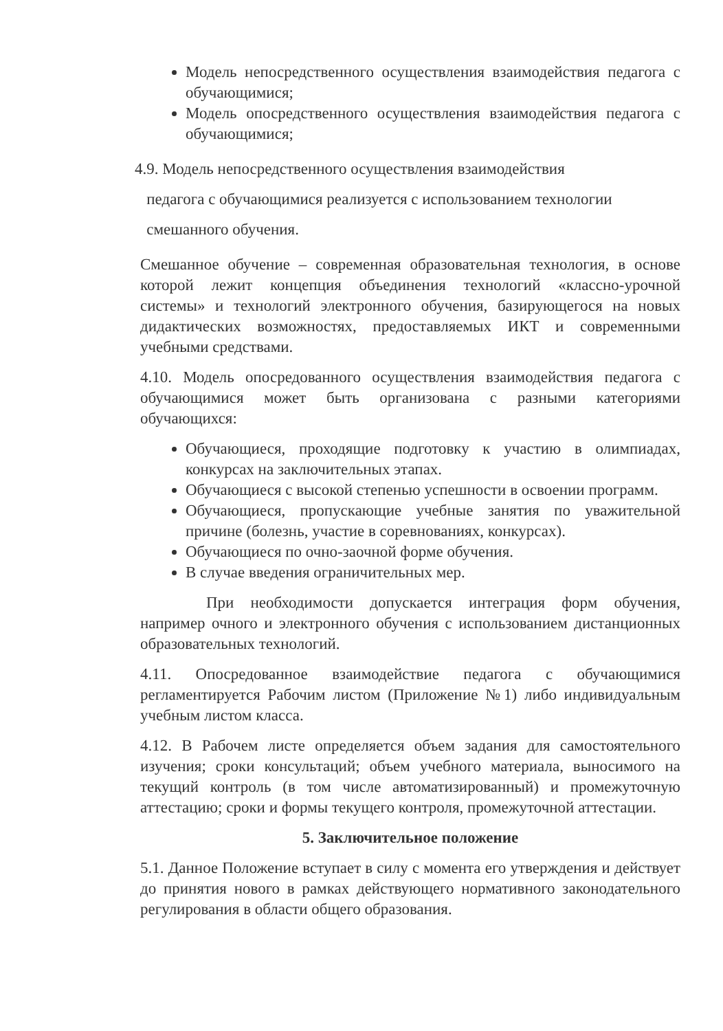Модель непосредственного осуществления взаимодействия педагога с обучающимися;
Модель опосредственного осуществления взаимодействия педагога с обучающимися;
4.9. Модель непосредственного осуществления взаимодействия
педагога с обучающимися реализуется с использованием технологии
смешанного обучения.
Смешанное обучение – современная образовательная технология, в основе которой лежит концепция объединения технологий «классно-урочной системы» и технологий электронного обучения, базирующегося на новых дидактических возможностях, предоставляемых ИКТ и современными учебными средствами.
4.10. Модель опосредованного осуществления взаимодействия педагога с обучающимися может быть организована с разными категориями обучающихся:
Обучающиеся, проходящие подготовку к участию в олимпиадах, конкурсах на заключительных этапах.
Обучающиеся с высокой степенью успешности в освоении программ.
Обучающиеся, пропускающие учебные занятия по уважительной причине (болезнь, участие в соревнованиях, конкурсах).
Обучающиеся по очно-заочной форме обучения.
В случае введения ограничительных мер.
При необходимости допускается интеграция форм обучения, например очного и электронного обучения с использованием дистанционных образовательных технологий.
4.11. Опосредованное взаимодействие педагога с обучающимися регламентируется Рабочим листом (Приложение №1) либо индивидуальным учебным листом класса.
4.12. В Рабочем листе определяется объем задания для самостоятельного изучения; сроки консультаций; объем учебного материала, выносимого на текущий контроль (в том числе автоматизированный) и промежуточную аттестацию; сроки и формы текущего контроля, промежуточной аттестации.
5. Заключительное положение
5.1. Данное Положение вступает в силу с момента его утверждения и действует до принятия нового в рамках действующего нормативного законодательного регулирования в области общего образования.